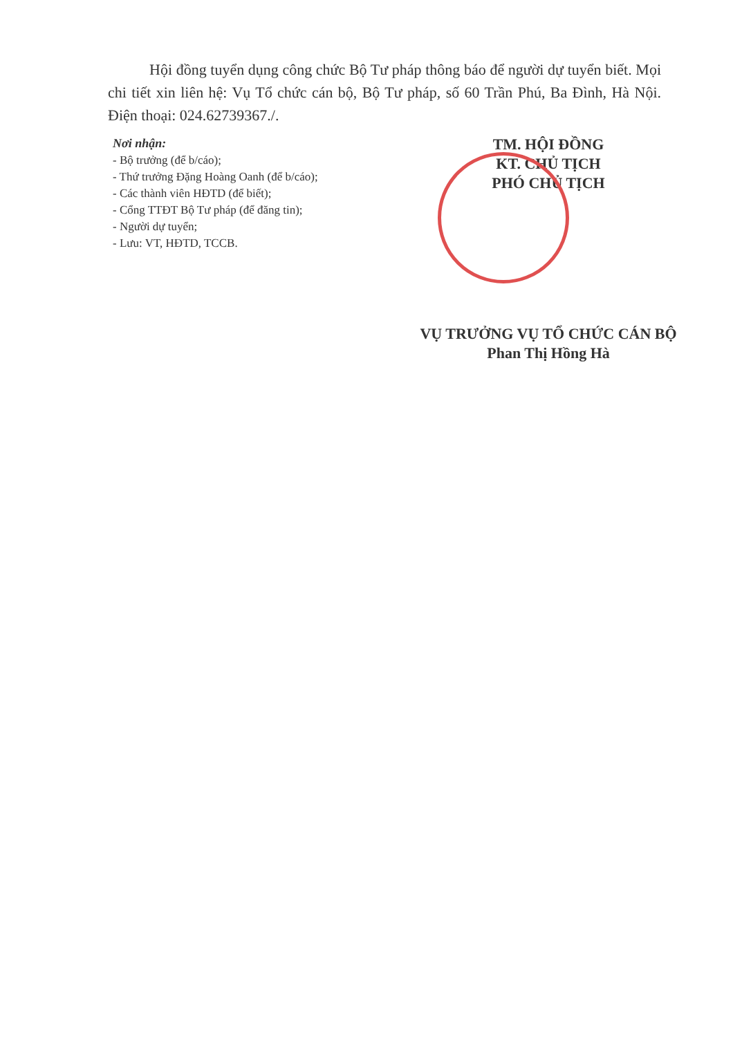Hội đồng tuyển dụng công chức Bộ Tư pháp thông báo để người dự tuyển biết. Mọi chi tiết xin liên hệ: Vụ Tổ chức cán bộ, Bộ Tư pháp, số 60 Trần Phú, Ba Đình, Hà Nội. Điện thoại: 024.62739367./.
Nơi nhận:
- Bộ trưởng (để b/cáo);
- Thứ trưởng Đặng Hoàng Oanh (để b/cáo);
- Các thành viên HĐTD (để biết);
- Cổng TTĐT Bộ Tư pháp (để đăng tin);
- Người dự tuyển;
- Lưu: VT, HĐTD, TCCB.
TM. HỘI ĐỒNG
KT. CHỦ TỊCH
PHÓ CHỦ TỊCH
VỤ TRƯỞNG VỤ TỔ CHỨC CÁN BỘ
Phan Thị Hồng Hà